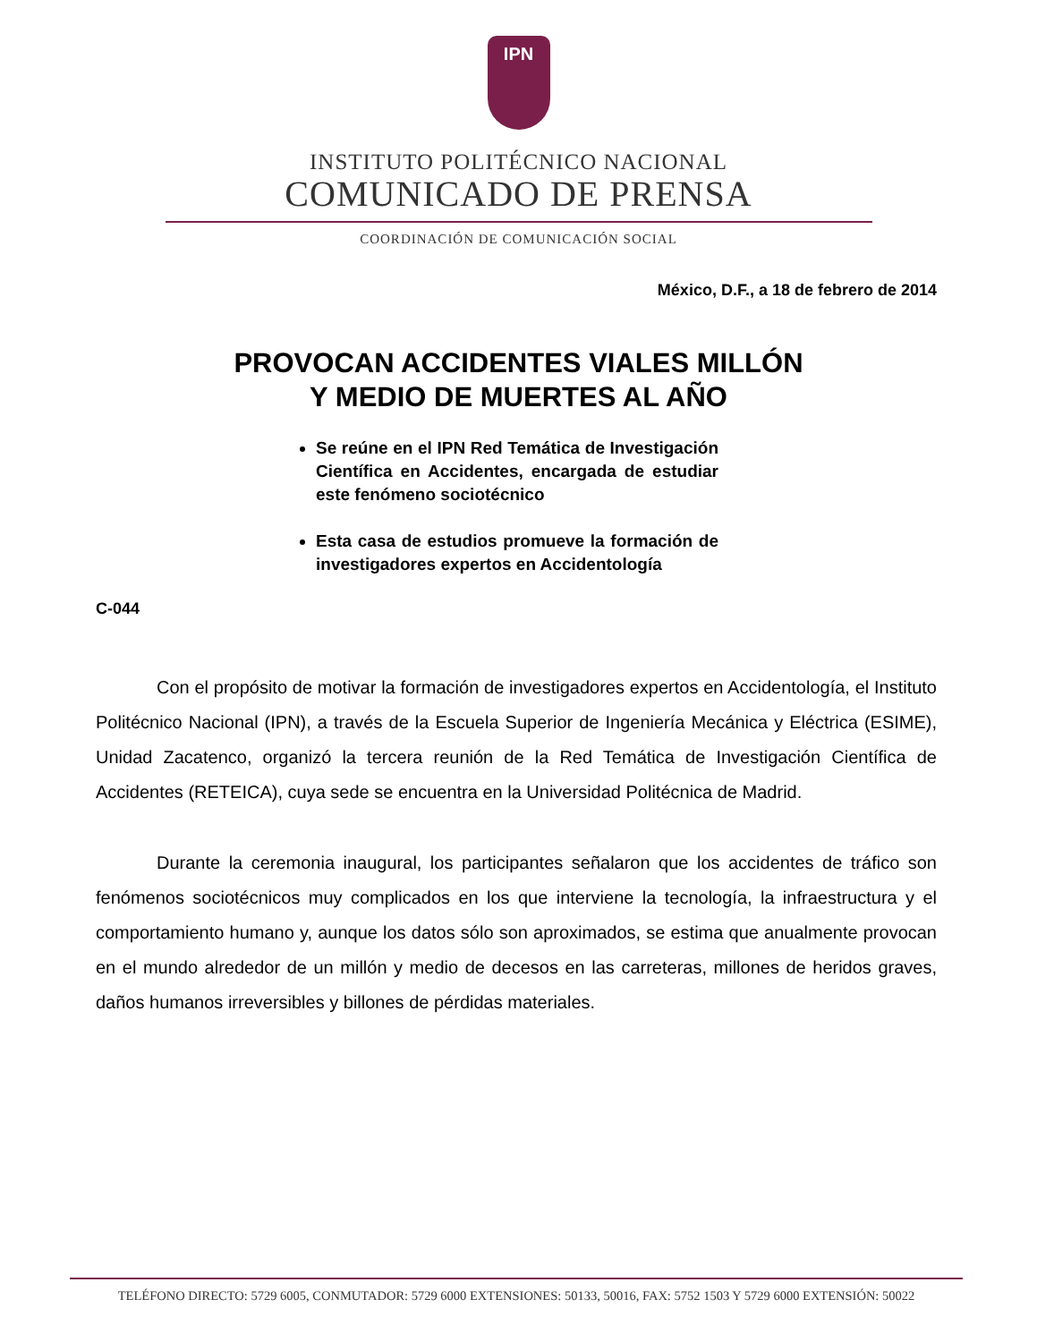IPN
INSTITUTO POLITÉCNICO NACIONAL
COMUNICADO DE PRENSA
COORDINACIÓN DE COMUNICACIÓN SOCIAL
México, D.F., a 18 de febrero de 2014
PROVOCAN ACCIDENTES VIALES MILLÓN
Y MEDIO DE MUERTES AL AÑO
Se reúne en el IPN Red Temática de Investigación Científica en Accidentes, encargada de estudiar este fenómeno sociotécnico
Esta casa de estudios promueve la formación de investigadores expertos en Accidentología
C-044
Con el propósito de motivar la formación de investigadores expertos en Accidentología, el Instituto Politécnico Nacional (IPN), a través de la Escuela Superior de Ingeniería Mecánica y Eléctrica (ESIME), Unidad Zacatenco, organizó la tercera reunión de la Red Temática de Investigación Científica de Accidentes (RETEICA), cuya sede se encuentra en la Universidad Politécnica de Madrid.
Durante la ceremonia inaugural, los participantes señalaron que los accidentes de tráfico son fenómenos sociotécnicos muy complicados en los que interviene la tecnología, la infraestructura y el comportamiento humano y, aunque los datos sólo son aproximados, se estima que anualmente provocan en el mundo alrededor de un millón y medio de decesos en las carreteras, millones de heridos graves, daños humanos irreversibles y billones de pérdidas materiales.
TELÉFONO DIRECTO: 5729 6005, CONMUTADOR: 5729 6000 EXTENSIONES: 50133, 50016, FAX: 5752 1503 Y 5729 6000 EXTENSIÓN: 50022